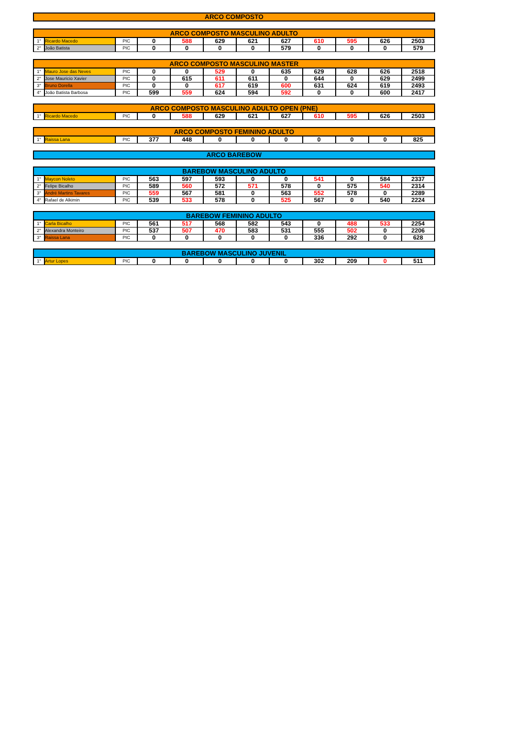ARCO COMPOSTO
| ARCO COMPOSTO MASCULINO ADULTO | | | | | | | | | | | |
| --- | --- | --- | --- | --- | --- | --- | --- | --- | --- | --- | --- |
| 1° | Ricardo Macedo | PIC | 0 | 588 | 629 | 621 | 627 | 610 | 595 | 626 | 2503 |
| 2° | João Batista | PIC | 0 | 0 | 0 | 0 | 579 | 0 | 0 | 0 | 579 |
| ARCO COMPOSTO MASCULINO MASTER | | | | | | | | | | | |
| --- | --- | --- | --- | --- | --- | --- | --- | --- | --- | --- | --- |
| 1° | Mauro Jose das Neves | PIC | 0 | 0 | 529 | 0 | 635 | 629 | 628 | 626 | 2518 |
| 2° | Jose Mauricio Xavier | PIC | 0 | 615 | 611 | 611 | 0 | 644 | 0 | 629 | 2499 |
| 3° | Bruno Dorella | PIC | 0 | 0 | 617 | 619 | 600 | 631 | 624 | 619 | 2493 |
| 4° | João Batista Barbosa | PIC | 599 | 559 | 624 | 594 | 592 | 0 | 0 | 600 | 2417 |
| ARCO COMPOSTO MASCULINO ADULTO OPEN (PNE) | | | | | | | | | | | |
| --- | --- | --- | --- | --- | --- | --- | --- | --- | --- | --- | --- |
| 1° | Ricardo Macedo | PIC | 0 | 588 | 629 | 621 | 627 | 610 | 595 | 626 | 2503 |
| ARCO COMPOSTO FEMININO ADULTO | | | | | | | | | | | |
| --- | --- | --- | --- | --- | --- | --- | --- | --- | --- | --- | --- |
| 1° | Raissa Lana | PIC | 377 | 448 | 0 | 0 | 0 | 0 | 0 | 0 | 825 |
ARCO BAREBOW
| BAREBOW MASCULINO ADULTO | | | | | | | | | | | |
| --- | --- | --- | --- | --- | --- | --- | --- | --- | --- | --- | --- |
| 1° | Maycon Noleto | PIC | 563 | 597 | 593 | 0 | 0 | 541 | 0 | 584 | 2337 |
| 2° | Felipe Bicalho | PIC | 589 | 560 | 572 | 571 | 578 | 0 | 575 | 540 | 2314 |
| 3° | André Martins Tavares | PIC | 559 | 567 | 581 | 0 | 563 | 552 | 578 | 0 | 2289 |
| 4° | Rafael de Alkimin | PIC | 539 | 533 | 578 | 0 | 525 | 567 | 0 | 540 | 2224 |
| BAREBOW FEMININO ADULTO | | | | | | | | | | | |
| --- | --- | --- | --- | --- | --- | --- | --- | --- | --- | --- | --- |
| 1° | Carla Bicalho | PIC | 561 | 517 | 568 | 582 | 543 | 0 | 488 | 533 | 2254 |
| 2° | Alexandra Monteiro | PIC | 537 | 507 | 470 | 583 | 531 | 555 | 502 | 0 | 2206 |
| 3° | Raissa Lana | PIC | 0 | 0 | 0 | 0 | 0 | 336 | 292 | 0 | 628 |
| BAREBOW MASCULINO JUVENIL | | | | | | | | | | | |
| --- | --- | --- | --- | --- | --- | --- | --- | --- | --- | --- | --- |
| 1° | Artur Lopes | PIC | 0 | 0 | 0 | 0 | 0 | 302 | 209 | 0 | 511 |